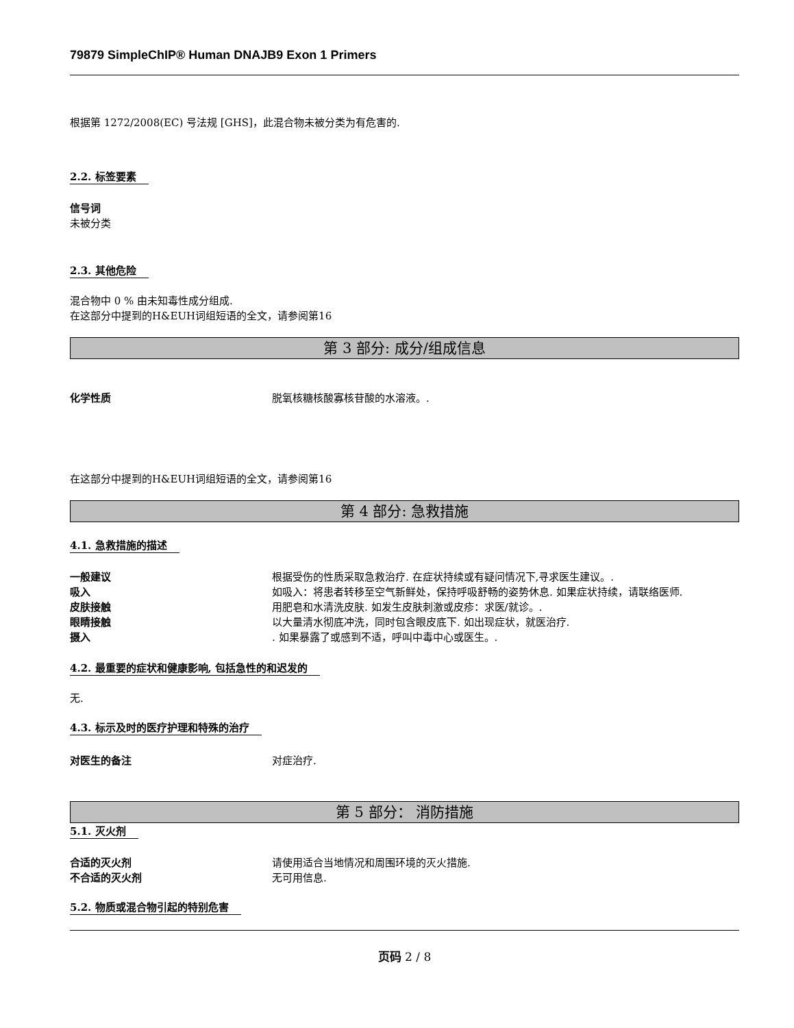79879 SimpleChIP® Human DNAJB9 Exon 1 Primers
根据第 1272/2008(EC) 号法规 [GHS]，此混合物未被分类为有危害的.
2.2. 标签要素
信号词
未被分类
2.3. 其他危险
混合物中 0 % 由未知毒性成分组成.
在这部分中提到的H&EUH词组短语的全文，请参阅第16
第 3 部分: 成分/组成信息
化学性质 脱氧核糖核酸寡核苷酸的水溶液。.
在这部分中提到的H&EUH词组短语的全文，请参阅第16
第 4 部分: 急救措施
4.1. 急救措施的描述
一般建议 根据受伤的性质采取急救治疗. 在症状持续或有疑问情况下,寻求医生建议。.
吸入 如吸入：将患者转移至空气新鲜处，保持呼吸舒畅的姿势休息. 如果症状持续，请联络医师.
皮肤接触 用肥皂和水清洗皮肤. 如发生皮肤刺激或皮疹：求医/就诊。.
眼睛接触 以大量清水彻底冲洗，同时包含眼皮底下. 如出现症状，就医治疗.
摄入. 如果暴露了或感到不适，呼叫中毒中心或医生。.
4.2. 最重要的症状和健康影响, 包括急性的和迟发的
无.
4.3. 标示及时的医疗护理和特殊的治疗
对医生的备注 对症治疗.
第 5 部分： 消防措施
5.1. 灭火剂
合适的灭火剂 请使用适合当地情况和周围环境的灭火措施.
不合适的灭火剂 无可用信息.
5.2. 物质或混合物引起的特别危害
页码 2 / 8